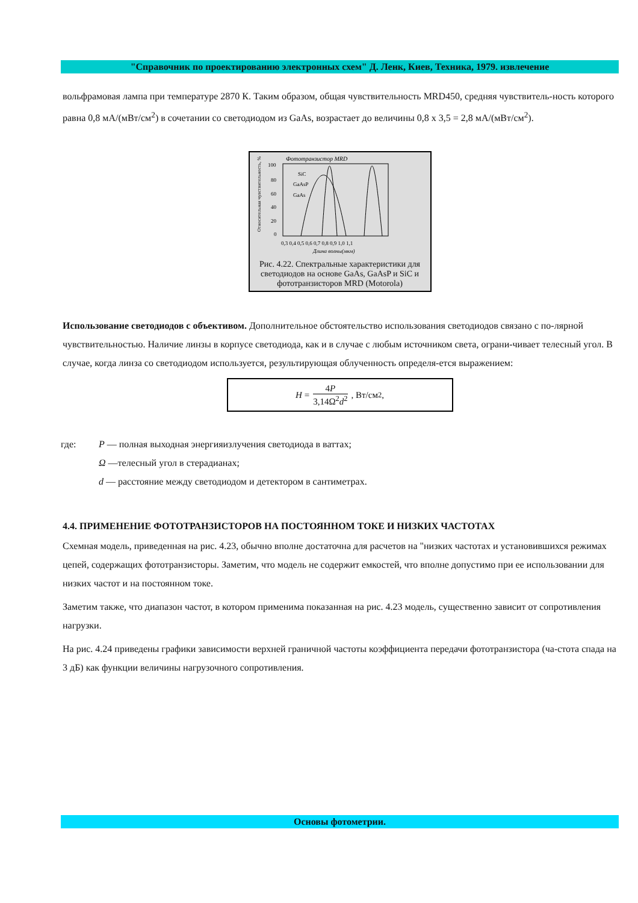"Справочник по проектированию электронных схем" Д. Ленк, Киев, Техника, 1979. извлечение
вольфрамовая лампа при температуре 2870 К. Таким образом, общая чувствительность MRD450, средняя чувствитель-ность которого равна 0,8 мА/(мВт/см<sup>2</sup>) в сочетании со светодиодом из GaAs, возрастает до величины 0,8 x 3,5 = 2,8 мА/(мВт/см<sup>2</sup>).
Фототранзистор MRD
100
80
60
40
20
0
SiC
GaAsP
GaAs
0,3 0,4 0,5 0,6 0,7 0,8 0,9 1,0 1,1
Длина волны(мкм)
Относительная чувствительность, %
Рис. 4.22. Спектральные характеристики для светодиодов на основе GaAs, GaAsP и SiC и фототранзисторов MRD (Motorola)
Использование светодиодов с объективом. Дополнительное обстоятельство использования светодиодов связано с по-лярной чувствительностью. Наличие линзы в корпусе светодиода, как и в случае с любым источником света, ограни-чивает телесный угол. В случае, когда линза со светодиодом используется, результирующая облученность определя-ется выражением:
H = 4P 3,14Ω<sup>2</sup>d<sup>2</sup>, Вт/см<sup>2</sup>,
где: P — полная выходная энергияизлучения светодиода в ваттах;
Ω —телесный угол в стерадианах;
d — расстояние между светодиодом и детектором в сантиметрах.
4.4. ПРИМЕНЕНИЕ ФОТОТРАНЗИСТОРОВ НА ПОСТОЯННОМ ТОКЕ И НИЗКИХ ЧАСТОТАХ
Схемная модель, приведенная на рис. 4.23, обычно вполне достаточна для расчетов на "низких частотах и установившихся режимах цепей, содержащих фототранзисторы. Заметим, что модель не содержит емкостей, что вполне допустимо при ее использовании для низких частот и на постоянном токе.
Заметим также, что диапазон частот, в котором применима показанная на рис. 4.23 модель, существенно зависит от сопротивления нагрузки.
На рис. 4.24 приведены графики зависимости верхней граничной частоты коэффициента передачи фототранзистора (ча-стота спада на 3 дБ) как функции величины нагрузочного сопротивления.
Основы фотометрии.